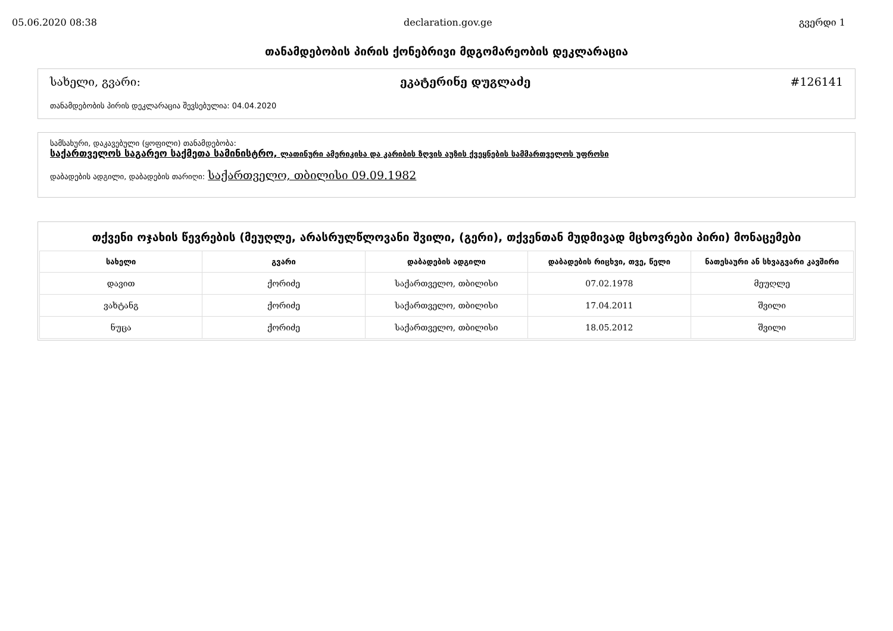05.06.2020 08:38 declaration.gov.ge გვერდი 1
თანამდებობის პირის ქონებრივი მდგომარეობის დეკლარაცია
სახელი, გვარი: ეკატერინე დუგლაძე #126141
თანამდებობის პირის დეკლარაცია შევსებულია: 04.04.2020
სამსახური, დაკავებული (ყოფილი) თანამდებობა:
საქართველოს საგარეო საქმეთა სამინისტრო, ლათინური ამერიკისა და კარიბის ზღვის აუზის ქვეყნების სამმართველოს უფროსი
დაბადების ადგილი, დაბადების თარიღი: საქართველო, თბილისი 09.09.1982
თქვენი ოჯახის წევრების (მეუღლე, არასრულწლოვანი შვილი, (გერი), თქვენთან მუდმივად მცხოვრები პირი) მონაცემები
| სახელი | გვარი | დაბადების ადგილი | დაბადების რიცხვი, თვე, წელი | ნათესაური ან სხვაგვარი კავშირი |
| --- | --- | --- | --- | --- |
| დავით | ქორიძე | საქართველო, თბილისი | 07.02.1978 | მეუღლე |
| ვახტანგ | ქორიძე | საქართველო, თბილისი | 17.04.2011 | შვილი |
| ნუცა | ქორიძე | საქართველო, თბილისი | 18.05.2012 | შვილი |